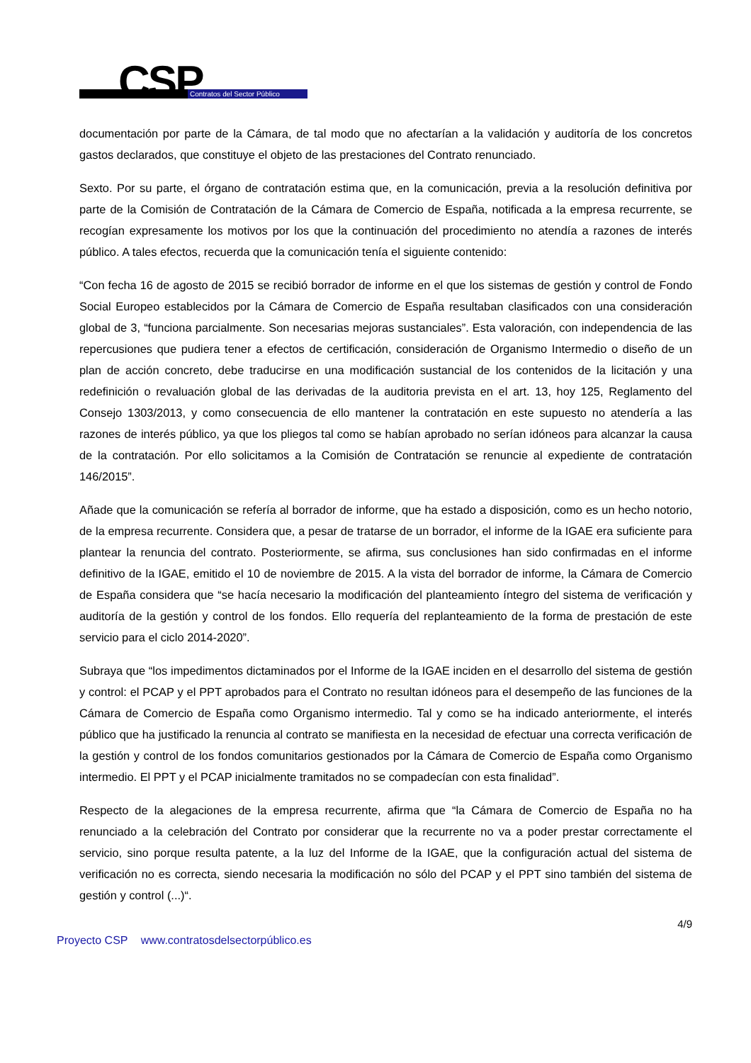CSP Contratos del Sector Público
documentación por parte de la Cámara, de tal modo que no afectarían a la validación y auditoría de los concretos gastos declarados, que constituye el objeto de las prestaciones del Contrato renunciado.
Sexto. Por su parte, el órgano de contratación estima que, en la comunicación, previa a la resolución definitiva por parte de la Comisión de Contratación de la Cámara de Comercio de España, notificada a la empresa recurrente, se recogían expresamente los motivos por los que la continuación del procedimiento no atendía a razones de interés público. A tales efectos, recuerda que la comunicación tenía el siguiente contenido:
“Con fecha 16 de agosto de 2015 se recibió borrador de informe en el que los sistemas de gestión y control de Fondo Social Europeo establecidos por la Cámara de Comercio de España resultaban clasificados con una consideración global de 3, “funciona parcialmente. Son necesarias mejoras sustanciales”. Esta valoración, con independencia de las repercusiones que pudiera tener a efectos de certificación, consideración de Organismo Intermedio o diseño de un plan de acción concreto, debe traducirse en una modificación sustancial de los contenidos de la licitación y una redefinición o revaluación global de las derivadas de la auditoria prevista en el art. 13, hoy 125, Reglamento del Consejo 1303/2013, y como consecuencia de ello mantener la contratación en este supuesto no atendería a las razones de interés público, ya que los pliegos tal como se habían aprobado no serían idóneos para alcanzar la causa de la contratación. Por ello solicitamos a la Comisión de Contratación se renuncie al expediente de contratación 146/2015”.
Añade que la comunicación se refería al borrador de informe, que ha estado a disposición, como es un hecho notorio, de la empresa recurrente. Considera que, a pesar de tratarse de un borrador, el informe de la IGAE era suficiente para plantear la renuncia del contrato. Posteriormente, se afirma, sus conclusiones han sido confirmadas en el informe definitivo de la IGAE, emitido el 10 de noviembre de 2015. A la vista del borrador de informe, la Cámara de Comercio de España considera que “se hacía necesario la modificación del planteamiento íntegro del sistema de verificación y auditoría de la gestión y control de los fondos. Ello requería del replanteamiento de la forma de prestación de este servicio para el ciclo 2014-2020”.
Subraya que “los impedimentos dictaminados por el Informe de la IGAE inciden en el desarrollo del sistema de gestión y control: el PCAP y el PPT aprobados para el Contrato no resultan idóneos para el desempeño de las funciones de la Cámara de Comercio de España como Organismo intermedio. Tal y como se ha indicado anteriormente, el interés público que ha justificado la renuncia al contrato se manifiesta en la necesidad de efectuar una correcta verificación de la gestión y control de los fondos comunitarios gestionados por la Cámara de Comercio de España como Organismo intermedio. El PPT y el PCAP inicialmente tramitados no se compadecían con esta finalidad”.
Respecto de la alegaciones de la empresa recurrente, afirma que “la Cámara de Comercio de España no ha renunciado a la celebración del Contrato por considerar que la recurrente no va a poder prestar correctamente el servicio, sino porque resulta patente, a la luz del Informe de la IGAE, que la configuración actual del sistema de verificación no es correcta, siendo necesaria la modificación no sólo del PCAP y el PPT sino también del sistema de gestión y control (...)“.
4/9
Proyecto CSP www.contratosdelsectorpúblico.es